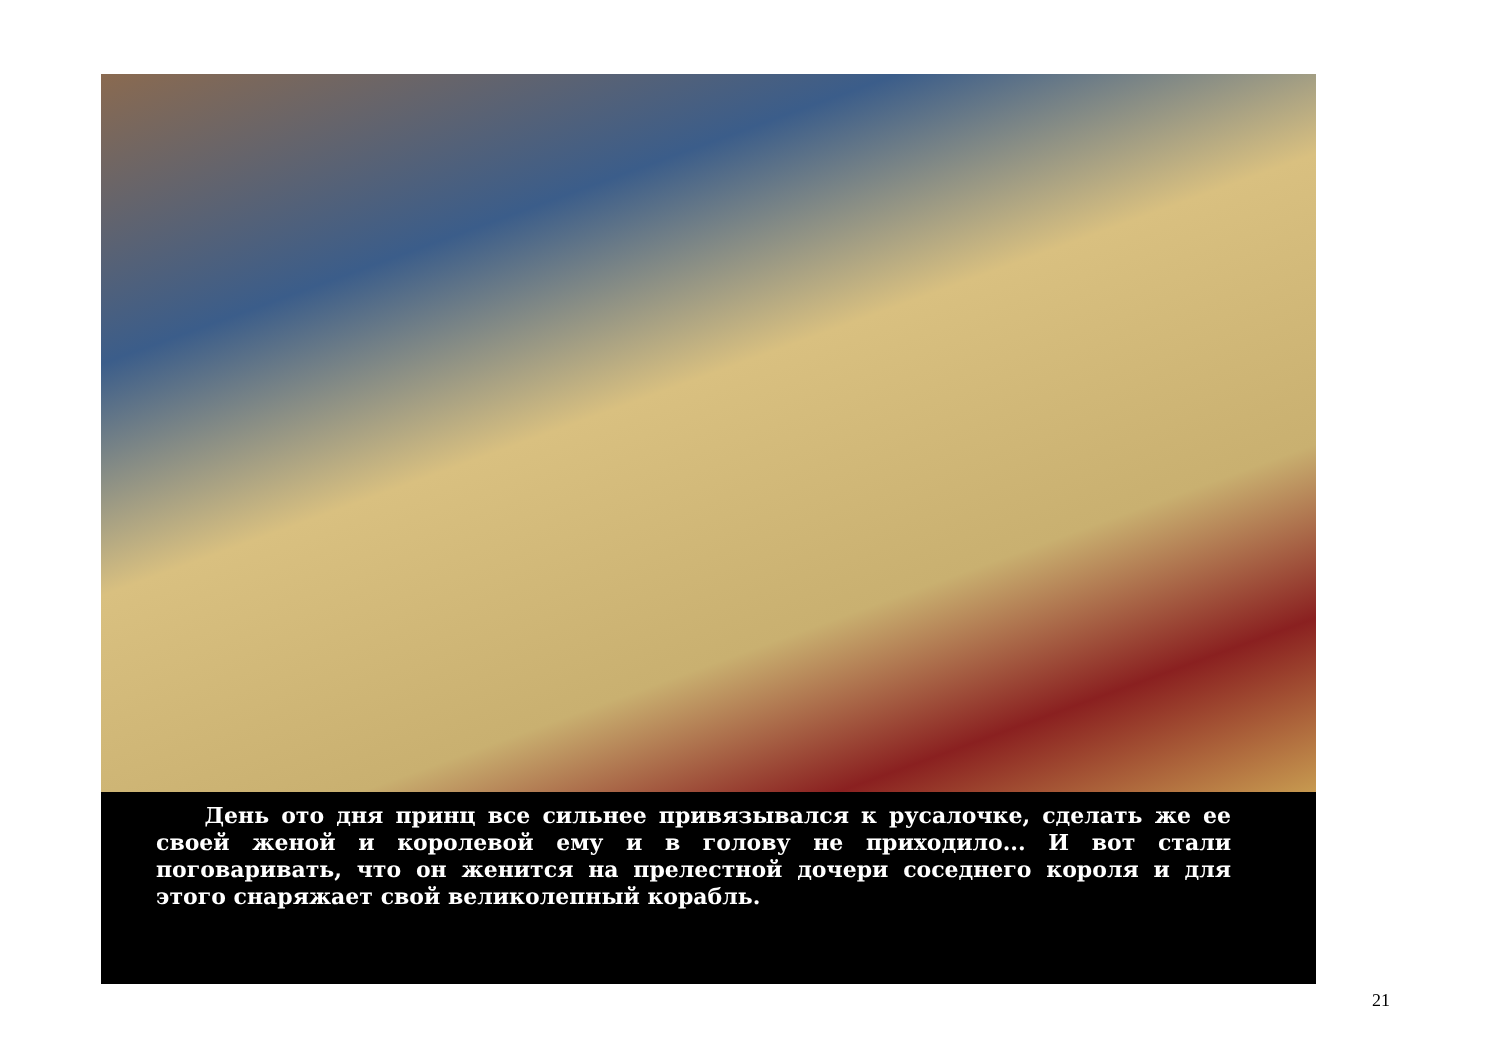День ото дня принц все сильнее привязывался к русалочке, сделать же ее своей женой и королевой ему и в голову не приходило... И вот стали поговаривать, что он женится на прелестной дочери соседнего короля и для этого снаряжает свой великолепный корабль.
21